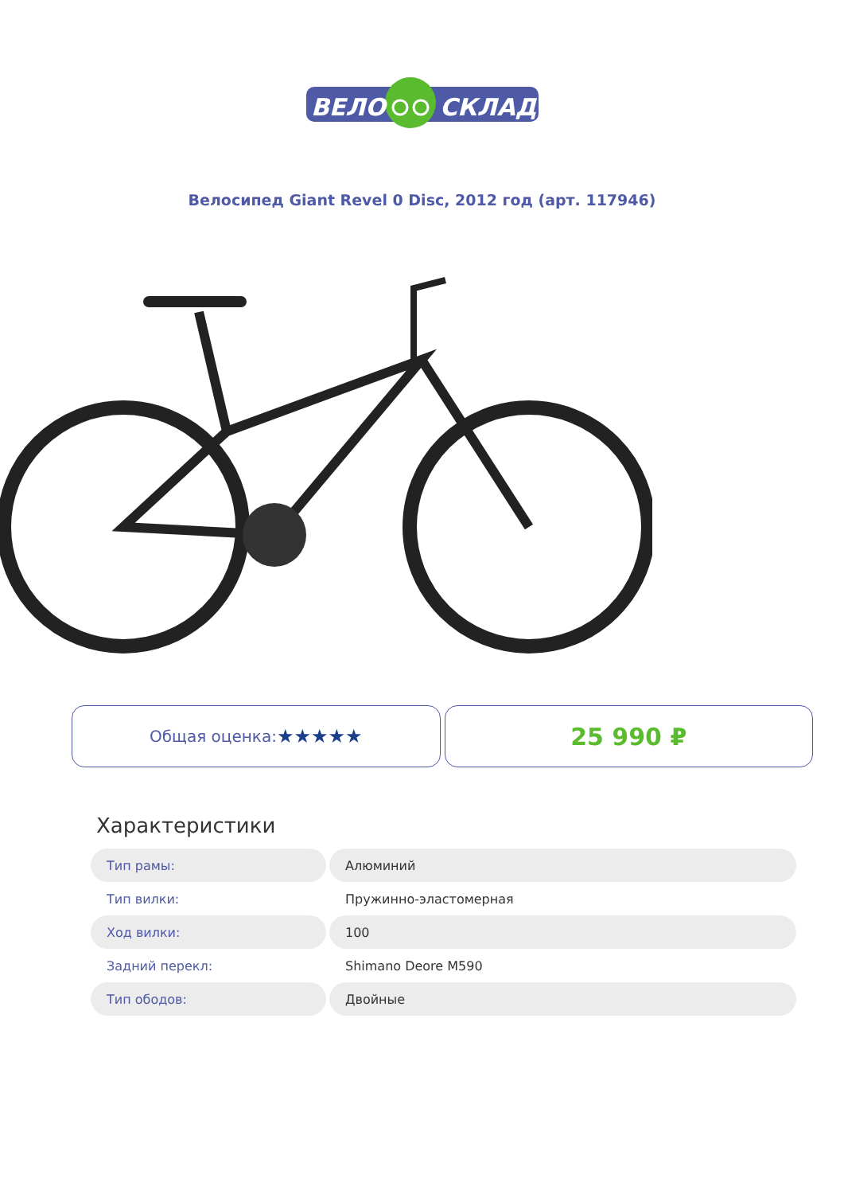ВЕЛО
СКЛАД
Велосипед Giant Revel 0 Disc, 2012 год (арт. 117946)
Общая оценка: ★★★★★
25 990 ₽
Характеристики
| Тип рамы: | Алюминий |
| Тип вилки: | Пружинно-эластомерная |
| Ход вилки: | 100 |
| Задний перекл: | Shimano Deore M590 |
| Тип ободов: | Двойные |